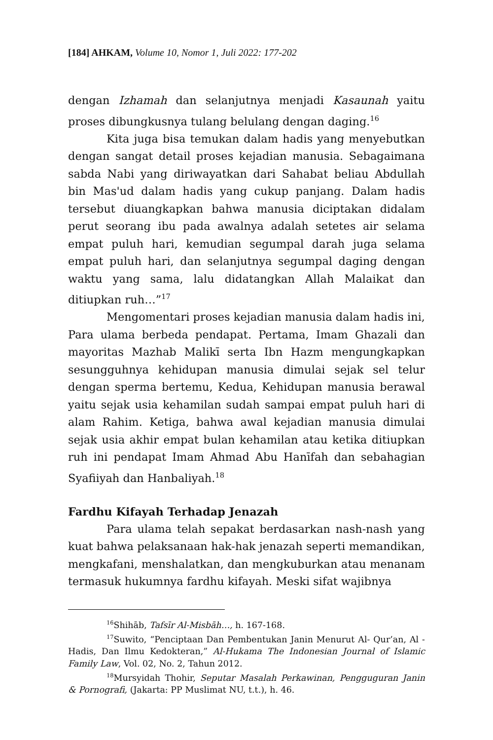[184] AHKAM, Volume 10, Nomor 1, Juli 2022: 177-202
dengan Izhamah dan selanjutnya menjadi Kasaunah yaitu proses dibungkusnya tulang belulang dengan daging.<sup>16</sup>
Kita juga bisa temukan dalam hadis yang menyebutkan dengan sangat detail proses kejadian manusia. Sebagaimana sabda Nabi yang diriwayatkan dari Sahabat beliau Abdullah bin Mas'ud dalam hadis yang cukup panjang. Dalam hadis tersebut diuangkapkan bahwa manusia diciptakan didalam perut seorang ibu pada awalnya adalah setetes air selama empat puluh hari, kemudian segumpal darah juga selama empat puluh hari, dan selanjutnya segumpal daging dengan waktu yang sama, lalu didatangkan Allah Malaikat dan ditiupkan ruh…”<sup>17</sup>
Mengomentari proses kejadian manusia dalam hadis ini, Para ulama berbeda pendapat. Pertama, Imam Ghazali dan mayoritas Mazhab Malikī serta Ibn Hazm mengungkapkan sesungguhnya kehidupan manusia dimulai sejak sel telur dengan sperma bertemu, Kedua, Kehidupan manusia berawal yaitu sejak usia kehamilan sudah sampai empat puluh hari di alam Rahim. Ketiga, bahwa awal kejadian manusia dimulai sejak usia akhir empat bulan kehamilan atau ketika ditiupkan ruh ini pendapat Imam Ahmad Abu Hanīfah dan sebahagian Syafiiyah dan Hanbaliyah.<sup>18</sup>
Fardhu Kifayah Terhadap Jenazah
Para ulama telah sepakat berdasarkan nash-nash yang kuat bahwa pelaksanaan hak-hak jenazah seperti memandikan, mengkafani, menshalatkan, dan mengkuburkan atau menanam termasuk hukumnya fardhu kifayah. Meski sifat wajibnya
<sup>16</sup> Shihāb, Tafsīr Al-Misbāh…, h. 167-168.
<sup>17</sup> Suwito, “Penciptaan Dan Pembentukan Janin Menurut Al- Qur’an, Al -Hadis, Dan Ilmu Kedokteran,” Al-Hukama The Indonesian Journal of Islamic Family Law, Vol. 02, No. 2, Tahun 2012.
<sup>18</sup> Mursyidah Thohir, Seputar Masalah Perkawinan, Pengguguran Janin & Pornografi, (Jakarta: PP Muslimat NU, t.t.), h. 46.